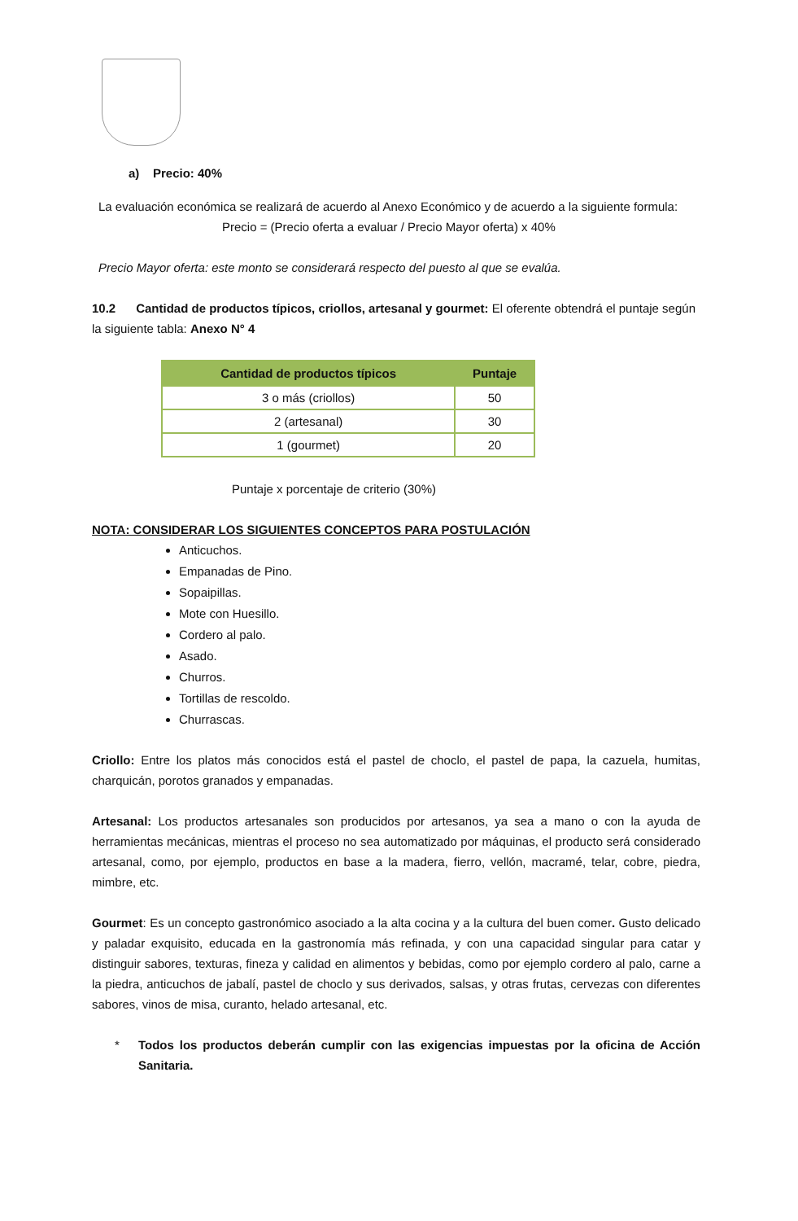a) Precio: 40%
La evaluación económica se realizará de acuerdo al Anexo Económico y de acuerdo a la siguiente formula:
Precio = (Precio oferta a evaluar / Precio Mayor oferta) x 40%
Precio Mayor oferta: este monto se considerará respecto del puesto al que se evalúa.
10.2 Cantidad de productos típicos, criollos, artesanal y gourmet: El oferente obtendrá el puntaje según la siguiente tabla: Anexo N° 4
| Cantidad de productos típicos | Puntaje |
| --- | --- |
| 3 o más (criollos) | 50 |
| 2 (artesanal) | 30 |
| 1 (gourmet) | 20 |
Puntaje x porcentaje de criterio (30%)
NOTA: CONSIDERAR LOS SIGUIENTES CONCEPTOS PARA POSTULACIÓN
Anticuchos.
Empanadas de Pino.
Sopaipillas.
Mote con Huesillo.
Cordero al palo.
Asado.
Churros.
Tortillas de rescoldo.
Churrascas.
Criollo: Entre los platos más conocidos está el pastel de choclo, el pastel de papa, la cazuela, humitas, charquicán, porotos granados y empanadas.
Artesanal: Los productos artesanales son producidos por artesanos, ya sea a mano o con la ayuda de herramientas mecánicas, mientras el proceso no sea automatizado por máquinas, el producto será considerado artesanal, como, por ejemplo, productos en base a la madera, fierro, vellón, macramé, telar, cobre, piedra, mimbre, etc.
Gourmet: Es un concepto gastronómico asociado a la alta cocina y a la cultura del buen comer. Gusto delicado y paladar exquisito, educada en la gastronomía más refinada, y con una capacidad singular para catar y distinguir sabores, texturas, fineza y calidad en alimentos y bebidas, como por ejemplo cordero al palo, carne a la piedra, anticuchos de jabalí, pastel de choclo y sus derivados, salsas, y otras frutas, cervezas con diferentes sabores, vinos de misa, curanto, helado artesanal, etc.
* Todos los productos deberán cumplir con las exigencias impuestas por la oficina de Acción Sanitaria.